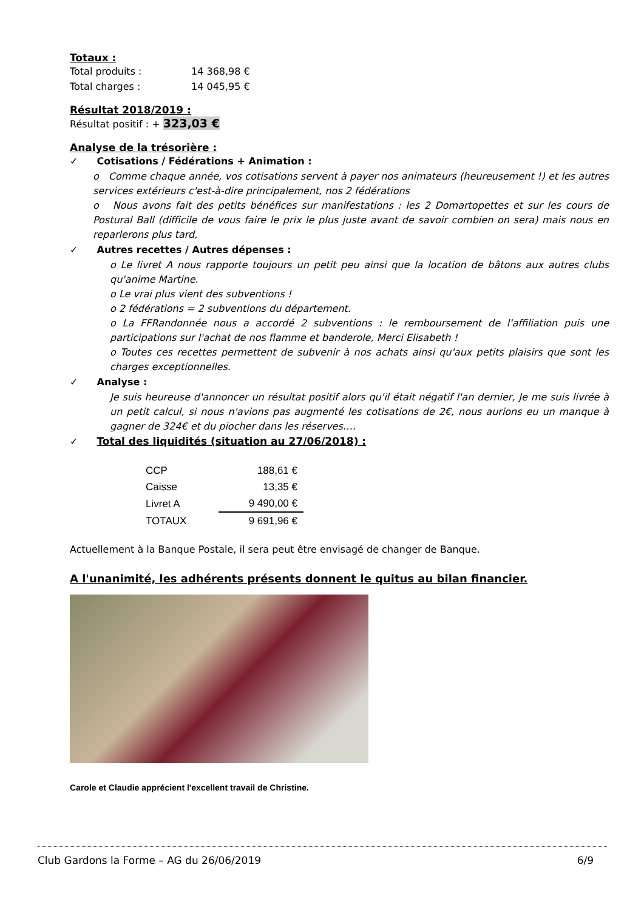Totaux :
| Total produits : | 14 368,98 € |
| Total charges : | 14 045,95 € |
Résultat 2018/2019 :
Résultat positif : + 323,03 €
Analyse de la trésorière :
✓ Cotisations / Fédérations + Animation :
o Comme chaque année, vos cotisations servent à payer nos animateurs (heureusement !) et les autres services extérieurs c'est-à-dire principalement, nos 2 fédérations
o Nous avons fait des petits bénéfices sur manifestations : les 2 Domartopettes et sur les cours de Postural Ball (difficile de vous faire le prix le plus juste avant de savoir combien on sera) mais nous en reparlerons plus tard,
✓ Autres recettes / Autres dépenses :
o Le livret A nous rapporte toujours un petit peu ainsi que la location de bâtons aux autres clubs qu'anime Martine.
o Le vrai plus vient des subventions !
o 2 fédérations = 2 subventions du département.
o La FFRandonnée nous a accordé 2 subventions : le remboursement de l'affiliation puis une participations sur l'achat de nos flamme et banderole, Merci Elisabeth !
o Toutes ces recettes permettent de subvenir à nos achats ainsi qu'aux petits plaisirs que sont les charges exceptionnelles.
✓ Analyse :
Je suis heureuse d'annoncer un résultat positif alors qu'il était négatif l'an dernier, Je me suis livrée à un petit calcul, si nous n'avions pas augmenté les cotisations de 2€, nous aurions eu un manque à gagner de 324€ et du piocher dans les réserves….
✓ Total des liquidités (situation au 27/06/2018) :
| CCP | 188,61 € |
| Caisse | 13,35 € |
| Livret A | 9 490,00 € |
| TOTAUX | 9 691,96 € |
Actuellement à la Banque Postale, il sera peut être envisagé de changer de Banque.
A l'unanimité, les adhérents présents donnent le quitus au bilan financier.
Carole et Claudie apprécient l'excellent travail de Christine.
Club Gardons la Forme – AG du 26/06/2019 6/9